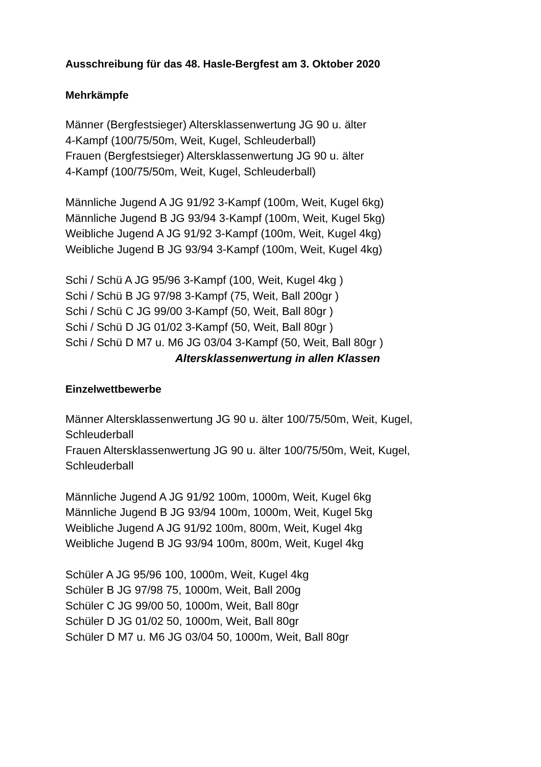Ausschreibung für das 48. Hasle-Bergfest am 3. Oktober 2020
Mehrkämpfe
Männer (Bergfestsieger) Altersklassenwertung JG 90 u. älter
4-Kampf (100/75/50m, Weit, Kugel, Schleuderball)
Frauen (Bergfestsieger) Altersklassenwertung JG 90 u. älter
4-Kampf (100/75/50m, Weit, Kugel, Schleuderball)
Männliche Jugend A JG 91/92 3-Kampf (100m, Weit, Kugel 6kg)
Männliche Jugend B JG 93/94 3-Kampf (100m, Weit, Kugel 5kg)
Weibliche Jugend A JG 91/92 3-Kampf (100m, Weit, Kugel 4kg)
Weibliche Jugend B JG 93/94 3-Kampf (100m, Weit, Kugel 4kg)
Schi / Schü A JG 95/96 3-Kampf (100, Weit, Kugel 4kg )
Schi / Schü B JG 97/98 3-Kampf (75, Weit, Ball 200gr )
Schi / Schü C JG 99/00 3-Kampf (50, Weit, Ball 80gr )
Schi / Schü D JG 01/02 3-Kampf (50, Weit, Ball 80gr )
Schi / Schü D M7 u. M6 JG 03/04 3-Kampf (50, Weit, Ball 80gr )
Altersklassenwertung in allen Klassen
Einzelwettbewerbe
Männer Altersklassenwertung JG 90 u. älter 100/75/50m, Weit, Kugel,
Schleuderball
Frauen Altersklassenwertung JG 90 u. älter 100/75/50m, Weit, Kugel,
Schleuderball
Männliche Jugend A JG 91/92 100m, 1000m, Weit, Kugel 6kg
Männliche Jugend B JG 93/94 100m, 1000m, Weit, Kugel 5kg
Weibliche Jugend A JG 91/92 100m, 800m, Weit, Kugel 4kg
Weibliche Jugend B JG 93/94 100m, 800m, Weit, Kugel 4kg
Schüler A JG 95/96 100, 1000m, Weit, Kugel 4kg
Schüler B JG 97/98 75, 1000m, Weit, Ball 200g
Schüler C JG 99/00 50, 1000m, Weit, Ball 80gr
Schüler D JG 01/02 50, 1000m, Weit, Ball 80gr
Schüler D M7 u. M6 JG 03/04 50, 1000m, Weit, Ball 80gr